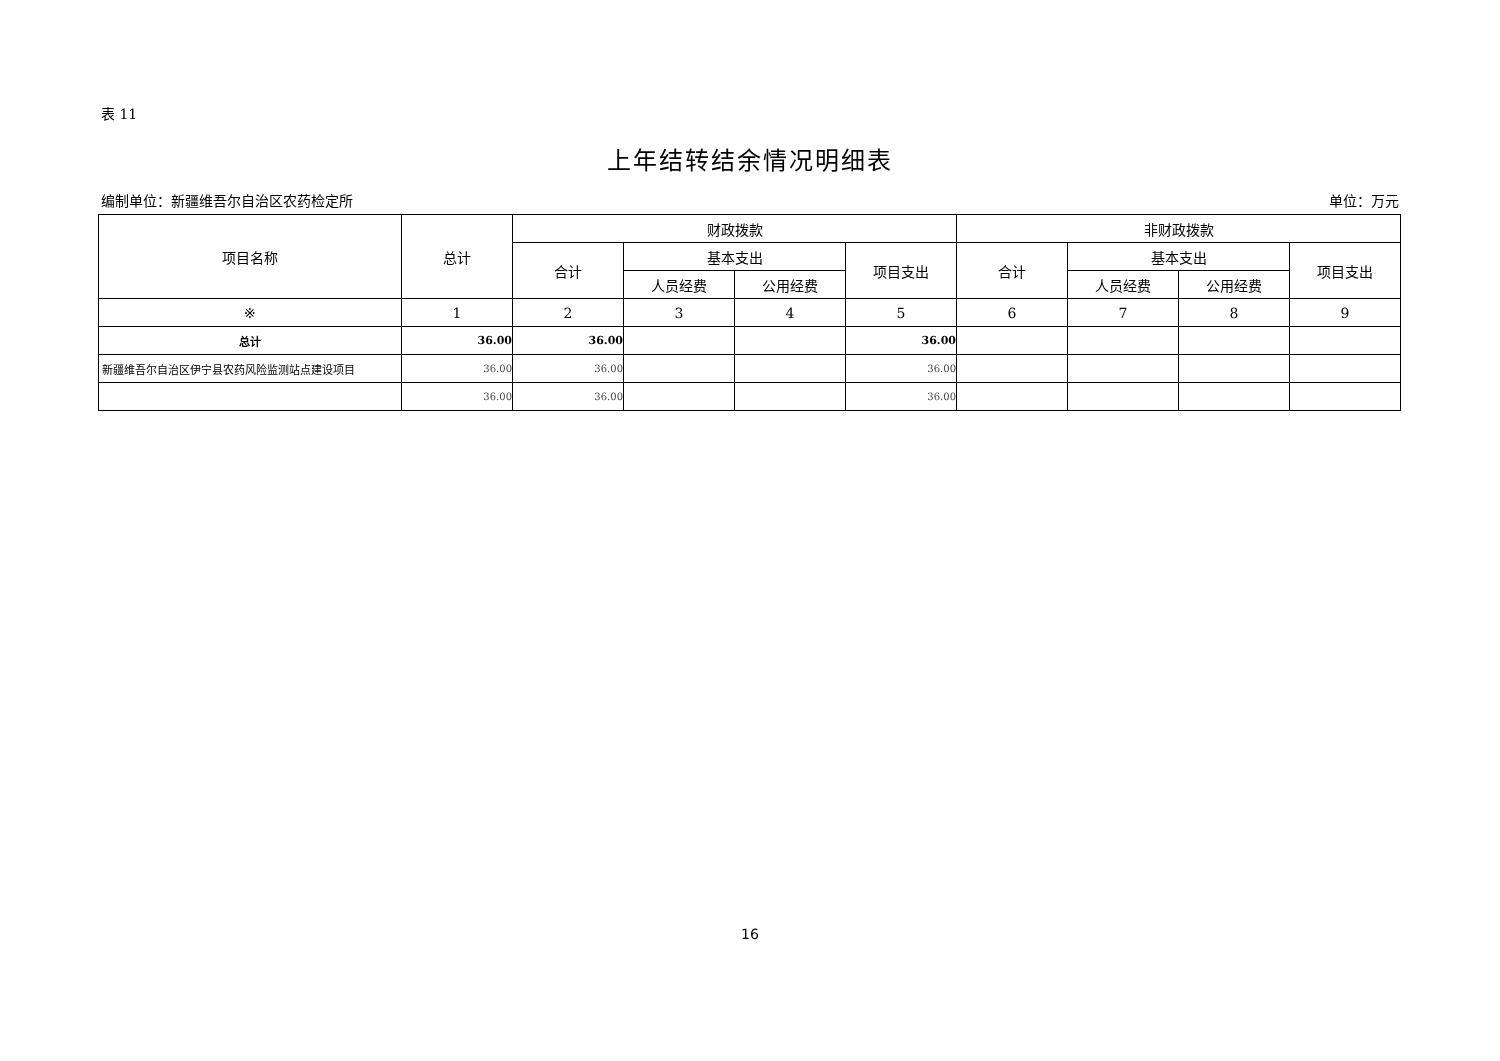表 11
上年结转结余情况明细表
编制单位：新疆维吾尔自治区农药检定所 单位：万元
| 项目名称 | 总计 | 财政拨款 | | | | 非财政拨款 | | | |
| --- | --- | --- | --- | --- | --- | --- | --- | --- | --- |
| | | 合计 | 基本支出 | | 项目支出 | 合计 | 基本支出 | | 项目支出 |
| | | | 人员经费 | 公用经费 | | | 人员经费 | 公用经费 | |
| ※ | 1 | 2 | 3 | 4 | 5 | 6 | 7 | 8 | 9 |
| 总计 | 36.00 | 36.00 | | | 36.00 | | | | |
| 新疆维吾尔自治区伊宁县农药风险监测站点建设项目 | 36.00 | 36.00 | | | 36.00 | | | | |
| | 36.00 | 36.00 | | | 36.00 | | | | |
16